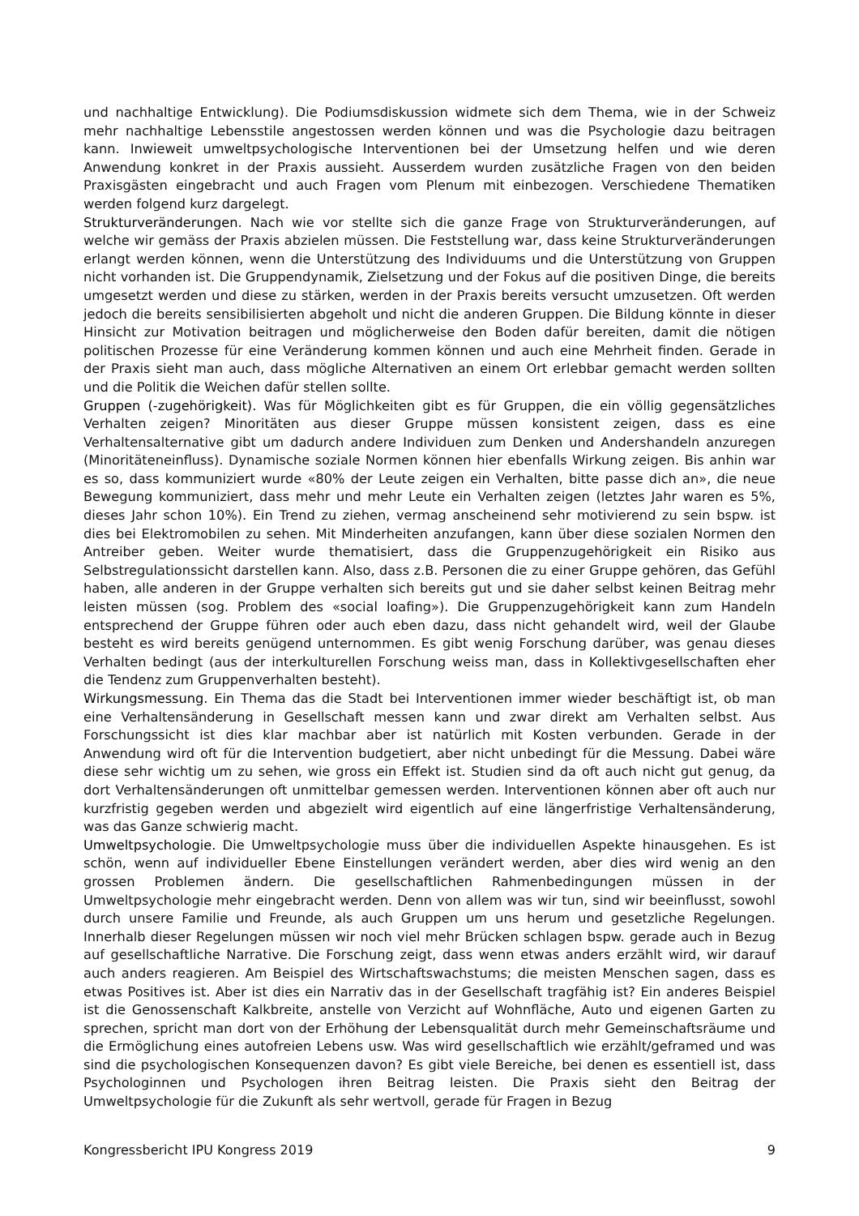und nachhaltige Entwicklung). Die Podiumsdiskussion widmete sich dem Thema, wie in der Schweiz mehr nachhaltige Lebensstile angestossen werden können und was die Psychologie dazu beitragen kann. Inwieweit umweltpsychologische Interventionen bei der Umsetzung helfen und wie deren Anwendung konkret in der Praxis aussieht. Ausserdem wurden zusätzliche Fragen von den beiden Praxisgästen eingebracht und auch Fragen vom Plenum mit einbezogen. Verschiedene Thematiken werden folgend kurz dargelegt.
Strukturveränderungen. Nach wie vor stellte sich die ganze Frage von Strukturveränderungen, auf welche wir gemäss der Praxis abzielen müssen. Die Feststellung war, dass keine Strukturveränderungen erlangt werden können, wenn die Unterstützung des Individuums und die Unterstützung von Gruppen nicht vorhanden ist. Die Gruppendynamik, Zielsetzung und der Fokus auf die positiven Dinge, die bereits umgesetzt werden und diese zu stärken, werden in der Praxis bereits versucht umzusetzen. Oft werden jedoch die bereits sensibilisierten abgeholt und nicht die anderen Gruppen. Die Bildung könnte in dieser Hinsicht zur Motivation beitragen und möglicherweise den Boden dafür bereiten, damit die nötigen politischen Prozesse für eine Veränderung kommen können und auch eine Mehrheit finden. Gerade in der Praxis sieht man auch, dass mögliche Alternativen an einem Ort erlebbar gemacht werden sollten und die Politik die Weichen dafür stellen sollte.
Gruppen (-zugehörigkeit). Was für Möglichkeiten gibt es für Gruppen, die ein völlig gegensätzliches Verhalten zeigen? Minoritäten aus dieser Gruppe müssen konsistent zeigen, dass es eine Verhaltensalternative gibt um dadurch andere Individuen zum Denken und Andershandeln anzuregen (Minoritäteneinfluss). Dynamische soziale Normen können hier ebenfalls Wirkung zeigen. Bis anhin war es so, dass kommuniziert wurde «80% der Leute zeigen ein Verhalten, bitte passe dich an», die neue Bewegung kommuniziert, dass mehr und mehr Leute ein Verhalten zeigen (letztes Jahr waren es 5%, dieses Jahr schon 10%). Ein Trend zu ziehen, vermag anscheinend sehr motivierend zu sein bspw. ist dies bei Elektromobilen zu sehen. Mit Minderheiten anzufangen, kann über diese sozialen Normen den Antreiber geben. Weiter wurde thematisiert, dass die Gruppenzugehörigkeit ein Risiko aus Selbstregulationssicht darstellen kann. Also, dass z.B. Personen die zu einer Gruppe gehören, das Gefühl haben, alle anderen in der Gruppe verhalten sich bereits gut und sie daher selbst keinen Beitrag mehr leisten müssen (sog. Problem des «social loafing»). Die Gruppenzugehörigkeit kann zum Handeln entsprechend der Gruppe führen oder auch eben dazu, dass nicht gehandelt wird, weil der Glaube besteht es wird bereits genügend unternommen. Es gibt wenig Forschung darüber, was genau dieses Verhalten bedingt (aus der interkulturellen Forschung weiss man, dass in Kollektivgesellschaften eher die Tendenz zum Gruppenverhalten besteht).
Wirkungsmessung. Ein Thema das die Stadt bei Interventionen immer wieder beschäftigt ist, ob man eine Verhaltensänderung in Gesellschaft messen kann und zwar direkt am Verhalten selbst. Aus Forschungssicht ist dies klar machbar aber ist natürlich mit Kosten verbunden. Gerade in der Anwendung wird oft für die Intervention budgetiert, aber nicht unbedingt für die Messung. Dabei wäre diese sehr wichtig um zu sehen, wie gross ein Effekt ist. Studien sind da oft auch nicht gut genug, da dort Verhaltensänderungen oft unmittelbar gemessen werden. Interventionen können aber oft auch nur kurzfristig gegeben werden und abgezielt wird eigentlich auf eine längerfristige Verhaltensänderung, was das Ganze schwierig macht.
Umweltpsychologie. Die Umweltpsychologie muss über die individuellen Aspekte hinausgehen. Es ist schön, wenn auf individueller Ebene Einstellungen verändert werden, aber dies wird wenig an den grossen Problemen ändern. Die gesellschaftlichen Rahmenbedingungen müssen in der Umweltpsychologie mehr eingebracht werden. Denn von allem was wir tun, sind wir beeinflusst, sowohl durch unsere Familie und Freunde, als auch Gruppen um uns herum und gesetzliche Regelungen. Innerhalb dieser Regelungen müssen wir noch viel mehr Brücken schlagen bspw. gerade auch in Bezug auf gesellschaftliche Narrative. Die Forschung zeigt, dass wenn etwas anders erzählt wird, wir darauf auch anders reagieren. Am Beispiel des Wirtschaftswachstums; die meisten Menschen sagen, dass es etwas Positives ist. Aber ist dies ein Narrativ das in der Gesellschaft tragfähig ist? Ein anderes Beispiel ist die Genossenschaft Kalkbreite, anstelle von Verzicht auf Wohnfläche, Auto und eigenen Garten zu sprechen, spricht man dort von der Erhöhung der Lebensqualität durch mehr Gemeinschaftsräume und die Ermöglichung eines autofreien Lebens usw. Was wird gesellschaftlich wie erzählt/geframed und was sind die psychologischen Konsequenzen davon? Es gibt viele Bereiche, bei denen es essentiell ist, dass Psychologinnen und Psychologen ihren Beitrag leisten. Die Praxis sieht den Beitrag der Umweltpsychologie für die Zukunft als sehr wertvoll, gerade für Fragen in Bezug
Kongressbericht IPU Kongress 2019 9